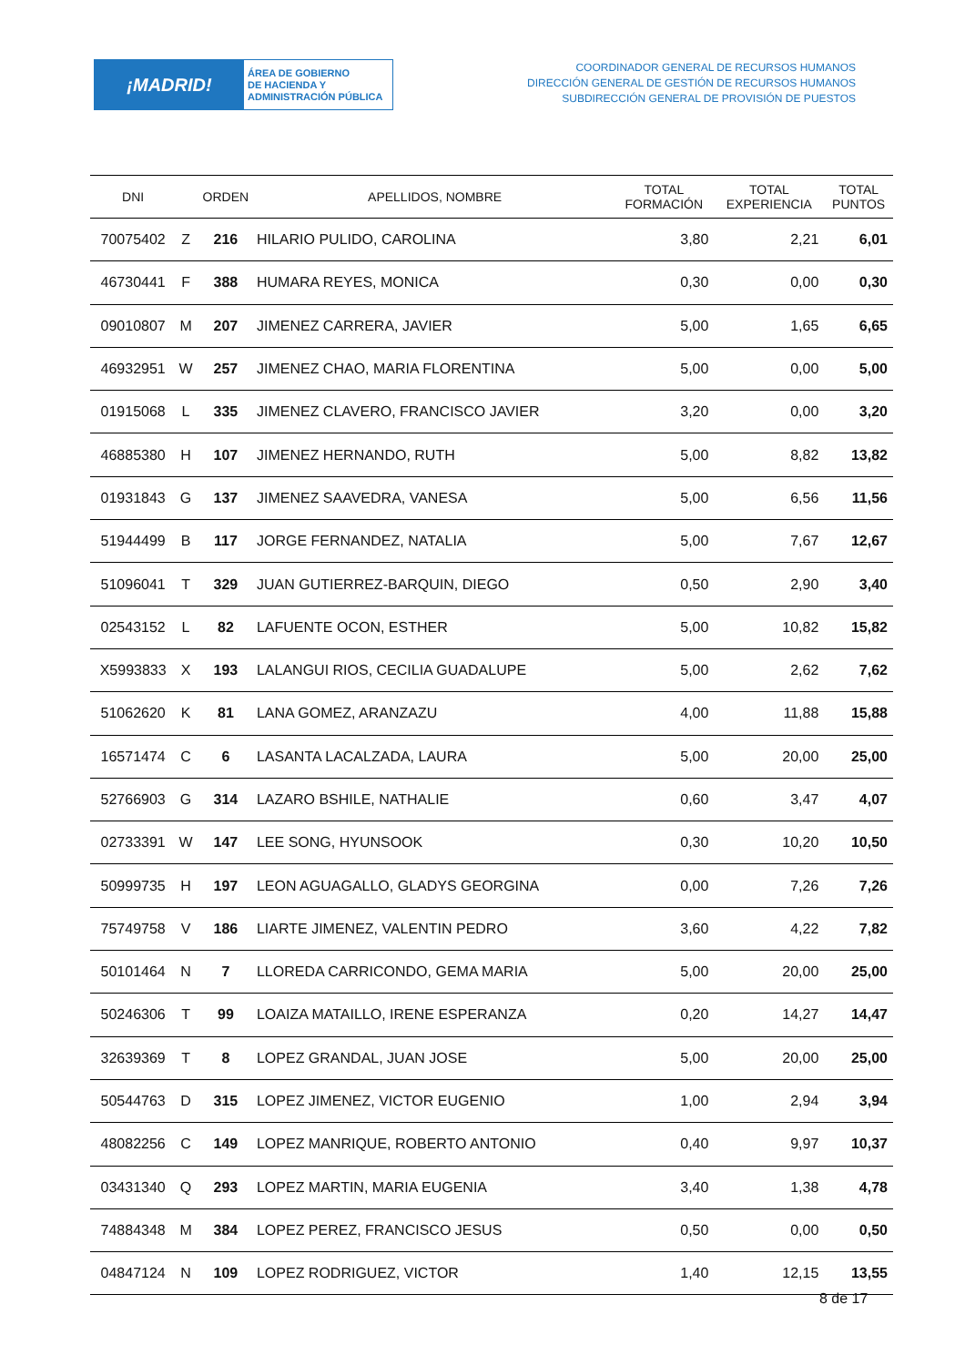¡MADRID!
ÁREA DE GOBIERNO
DE HACIENDA Y
ADMINISTRACIÓN PÚBLICA
COORDINADOR GENERAL DE RECURSOS HUMANOS
DIRECCIÓN GENERAL DE GESTIÓN DE RECURSOS HUMANOS
SUBDIRECCIÓN GENERAL DE PROVISIÓN DE PUESTOS
| DNI | | ORDEN | APELLIDOS, NOMBRE | TOTAL FORMACIÓN | TOTAL EXPERIENCIA | TOTAL PUNTOS |
| --- | --- | --- | --- | --- | --- | --- |
| 70075402 | Z | 216 | HILARIO PULIDO, CAROLINA | 3,80 | 2,21 | 6,01 |
| 46730441 | F | 388 | HUMARA REYES, MONICA | 0,30 | 0,00 | 0,30 |
| 09010807 | M | 207 | JIMENEZ CARRERA, JAVIER | 5,00 | 1,65 | 6,65 |
| 46932951 | W | 257 | JIMENEZ CHAO, MARIA FLORENTINA | 5,00 | 0,00 | 5,00 |
| 01915068 | L | 335 | JIMENEZ CLAVERO, FRANCISCO JAVIER | 3,20 | 0,00 | 3,20 |
| 46885380 | H | 107 | JIMENEZ HERNANDO, RUTH | 5,00 | 8,82 | 13,82 |
| 01931843 | G | 137 | JIMENEZ SAAVEDRA, VANESA | 5,00 | 6,56 | 11,56 |
| 51944499 | B | 117 | JORGE FERNANDEZ, NATALIA | 5,00 | 7,67 | 12,67 |
| 51096041 | T | 329 | JUAN GUTIERREZ-BARQUIN, DIEGO | 0,50 | 2,90 | 3,40 |
| 02543152 | L | 82 | LAFUENTE OCON, ESTHER | 5,00 | 10,82 | 15,82 |
| X5993833 | X | 193 | LALANGUI RIOS, CECILIA GUADALUPE | 5,00 | 2,62 | 7,62 |
| 51062620 | K | 81 | LANA GOMEZ, ARANZAZU | 4,00 | 11,88 | 15,88 |
| 16571474 | C | 6 | LASANTA LACALZADA, LAURA | 5,00 | 20,00 | 25,00 |
| 52766903 | G | 314 | LAZARO BSHILE, NATHALIE | 0,60 | 3,47 | 4,07 |
| 02733391 | W | 147 | LEE SONG, HYUNSOOK | 0,30 | 10,20 | 10,50 |
| 50999735 | H | 197 | LEON AGUAGALLO, GLADYS GEORGINA | 0,00 | 7,26 | 7,26 |
| 75749758 | V | 186 | LIARTE JIMENEZ, VALENTIN PEDRO | 3,60 | 4,22 | 7,82 |
| 50101464 | N | 7 | LLOREDA CARRICONDO, GEMA MARIA | 5,00 | 20,00 | 25,00 |
| 50246306 | T | 99 | LOAIZA MATAILLO, IRENE ESPERANZA | 0,20 | 14,27 | 14,47 |
| 32639369 | T | 8 | LOPEZ GRANDAL, JUAN JOSE | 5,00 | 20,00 | 25,00 |
| 50544763 | D | 315 | LOPEZ JIMENEZ, VICTOR EUGENIO | 1,00 | 2,94 | 3,94 |
| 48082256 | C | 149 | LOPEZ MANRIQUE, ROBERTO ANTONIO | 0,40 | 9,97 | 10,37 |
| 03431340 | Q | 293 | LOPEZ MARTIN, MARIA EUGENIA | 3,40 | 1,38 | 4,78 |
| 74884348 | M | 384 | LOPEZ PEREZ, FRANCISCO JESUS | 0,50 | 0,00 | 0,50 |
| 04847124 | N | 109 | LOPEZ RODRIGUEZ, VICTOR | 1,40 | 12,15 | 13,55 |
8 de 17